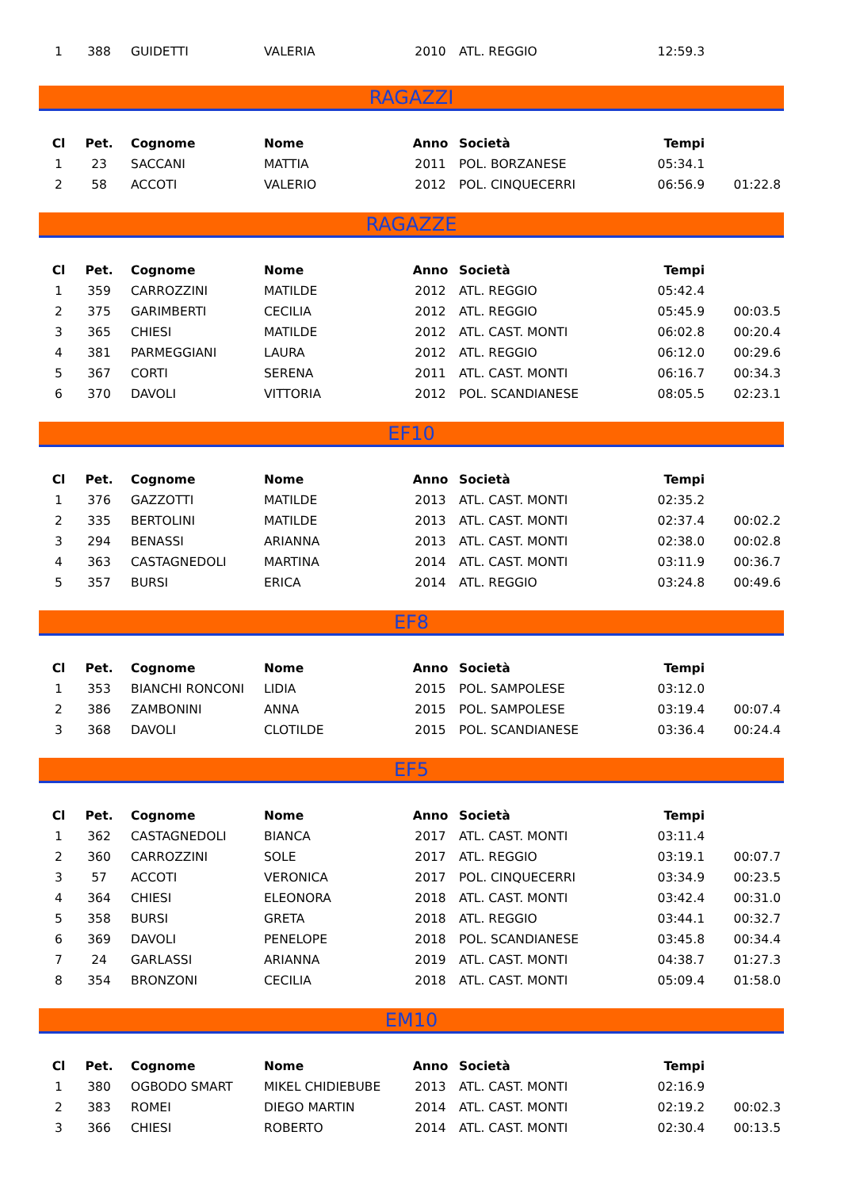| 1 | 388 | GUIDETTI | VALERIA | 2010 | ATL. REGGIO | 12:59.3 | |
RAGAZZI
| Cl | Pet. | Cognome | Nome | Anno | Società | Tempi | |
| --- | --- | --- | --- | --- | --- | --- | --- |
| 1 | 23 | SACCANI | MATTIA | 2011 | POL. BORZANESE | 05:34.1 | |
| 2 | 58 | ACCOTI | VALERIO | 2012 | POL. CINQUECERRI | 06:56.9 | 01:22.8 |
RAGAZZE
| Cl | Pet. | Cognome | Nome | Anno | Società | Tempi | |
| --- | --- | --- | --- | --- | --- | --- | --- |
| 1 | 359 | CARROZZINI | MATILDE | 2012 | ATL. REGGIO | 05:42.4 | |
| 2 | 375 | GARIMBERTI | CECILIA | 2012 | ATL. REGGIO | 05:45.9 | 00:03.5 |
| 3 | 365 | CHIESI | MATILDE | 2012 | ATL. CAST. MONTI | 06:02.8 | 00:20.4 |
| 4 | 381 | PARMEGGIANI | LAURA | 2012 | ATL. REGGIO | 06:12.0 | 00:29.6 |
| 5 | 367 | CORTI | SERENA | 2011 | ATL. CAST. MONTI | 06:16.7 | 00:34.3 |
| 6 | 370 | DAVOLI | VITTORIA | 2012 | POL. SCANDIANESE | 08:05.5 | 02:23.1 |
EF10
| Cl | Pet. | Cognome | Nome | Anno | Società | Tempi | |
| --- | --- | --- | --- | --- | --- | --- | --- |
| 1 | 376 | GAZZOTTI | MATILDE | 2013 | ATL. CAST. MONTI | 02:35.2 | |
| 2 | 335 | BERTOLINI | MATILDE | 2013 | ATL. CAST. MONTI | 02:37.4 | 00:02.2 |
| 3 | 294 | BENASSI | ARIANNA | 2013 | ATL. CAST. MONTI | 02:38.0 | 00:02.8 |
| 4 | 363 | CASTAGNEDOLI | MARTINA | 2014 | ATL. CAST. MONTI | 03:11.9 | 00:36.7 |
| 5 | 357 | BURSI | ERICA | 2014 | ATL. REGGIO | 03:24.8 | 00:49.6 |
EF8
| Cl | Pet. | Cognome | Nome | Anno | Società | Tempi | |
| --- | --- | --- | --- | --- | --- | --- | --- |
| 1 | 353 | BIANCHI RONCONI | LIDIA | 2015 | POL. SAMPOLESE | 03:12.0 | |
| 2 | 386 | ZAMBONINI | ANNA | 2015 | POL. SAMPOLESE | 03:19.4 | 00:07.4 |
| 3 | 368 | DAVOLI | CLOTILDE | 2015 | POL. SCANDIANESE | 03:36.4 | 00:24.4 |
EF5
| Cl | Pet. | Cognome | Nome | Anno | Società | Tempi | |
| --- | --- | --- | --- | --- | --- | --- | --- |
| 1 | 362 | CASTAGNEDOLI | BIANCA | 2017 | ATL. CAST. MONTI | 03:11.4 | |
| 2 | 360 | CARROZZINI | SOLE | 2017 | ATL. REGGIO | 03:19.1 | 00:07.7 |
| 3 | 57 | ACCOTI | VERONICA | 2017 | POL. CINQUECERRI | 03:34.9 | 00:23.5 |
| 4 | 364 | CHIESI | ELEONORA | 2018 | ATL. CAST. MONTI | 03:42.4 | 00:31.0 |
| 5 | 358 | BURSI | GRETA | 2018 | ATL. REGGIO | 03:44.1 | 00:32.7 |
| 6 | 369 | DAVOLI | PENELOPE | 2018 | POL. SCANDIANESE | 03:45.8 | 00:34.4 |
| 7 | 24 | GARLASSI | ARIANNA | 2019 | ATL. CAST. MONTI | 04:38.7 | 01:27.3 |
| 8 | 354 | BRONZONI | CECILIA | 2018 | ATL. CAST. MONTI | 05:09.4 | 01:58.0 |
EM10
| Cl | Pet. | Cognome | Nome | Anno | Società | Tempi | |
| --- | --- | --- | --- | --- | --- | --- | --- |
| 1 | 380 | OGBODO SMART | MIKEL CHIDIEBUBE | 2013 | ATL. CAST. MONTI | 02:16.9 | |
| 2 | 383 | ROMEI | DIEGO MARTIN | 2014 | ATL. CAST. MONTI | 02:19.2 | 00:02.3 |
| 3 | 366 | CHIESI | ROBERTO | 2014 | ATL. CAST. MONTI | 02:30.4 | 00:13.5 |